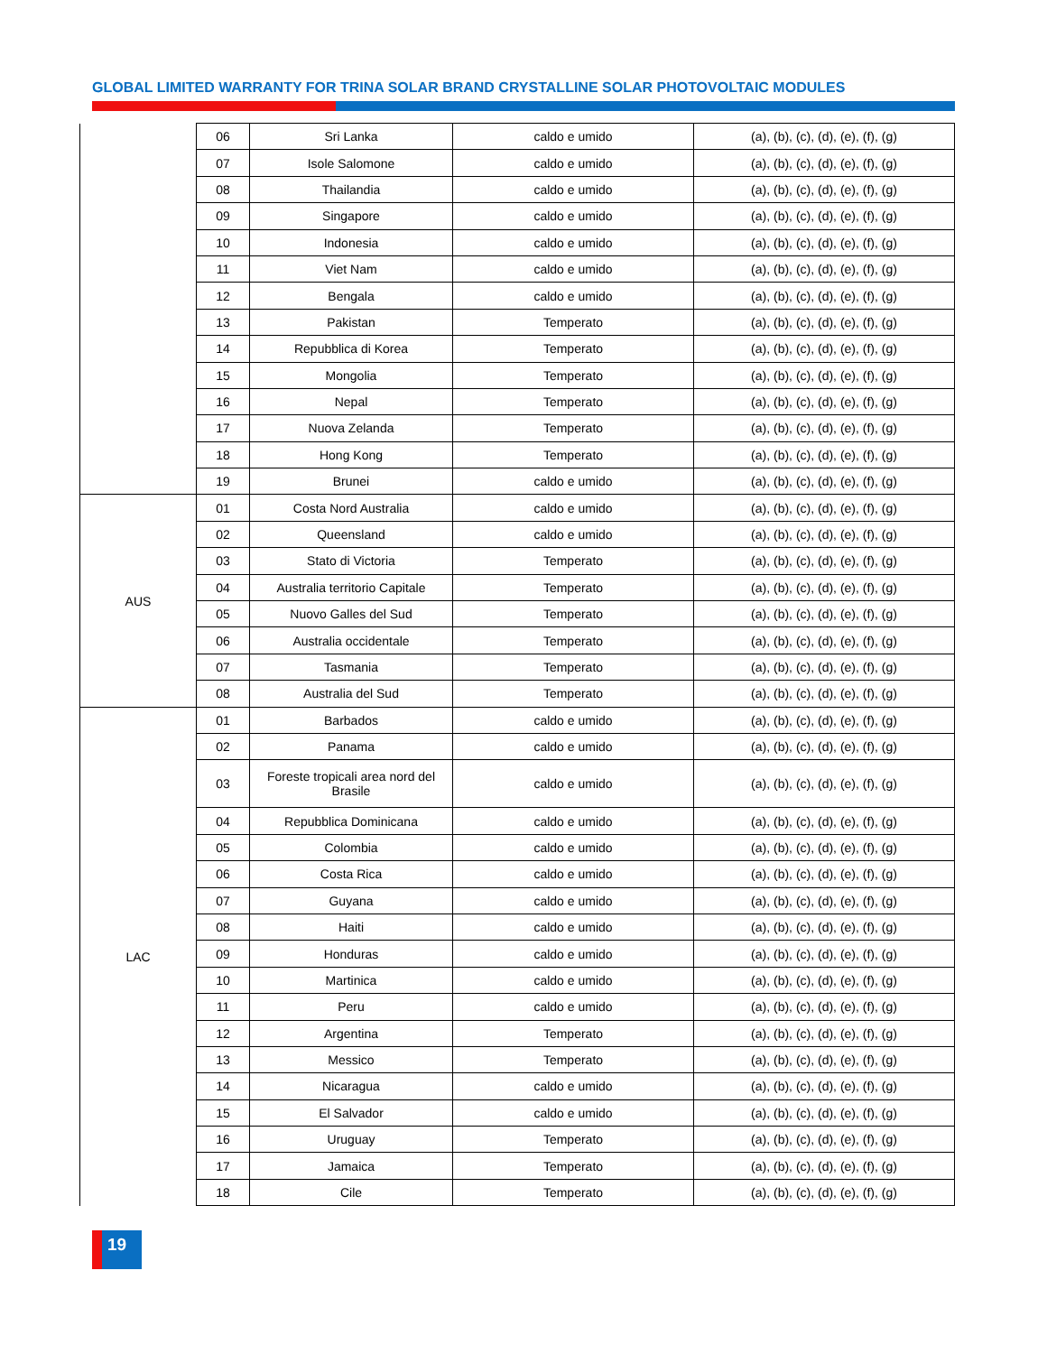GLOBAL LIMITED WARRANTY FOR TRINA SOLAR BRAND CRYSTALLINE SOLAR PHOTOVOLTAIC MODULES
| | 06 | Sri Lanka | caldo e umido | (a), (b), (c), (d), (e), (f), (g) |
| | 07 | Isole Salomone | caldo e umido | (a), (b), (c), (d), (e), (f), (g) |
| | 08 | Thailandia | caldo e umido | (a), (b), (c), (d), (e), (f), (g) |
| | 09 | Singapore | caldo e umido | (a), (b), (c), (d), (e), (f), (g) |
| | 10 | Indonesia | caldo e umido | (a), (b), (c), (d), (e), (f), (g) |
| | 11 | Viet Nam | caldo e umido | (a), (b), (c), (d), (e), (f), (g) |
| | 12 | Bengala | caldo e umido | (a), (b), (c), (d), (e), (f), (g) |
| | 13 | Pakistan | Temperato | (a), (b), (c), (d), (e), (f), (g) |
| | 14 | Repubblica di Korea | Temperato | (a), (b), (c), (d), (e), (f), (g) |
| | 15 | Mongolia | Temperato | (a), (b), (c), (d), (e), (f), (g) |
| | 16 | Nepal | Temperato | (a), (b), (c), (d), (e), (f), (g) |
| | 17 | Nuova Zelanda | Temperato | (a), (b), (c), (d), (e), (f), (g) |
| | 18 | Hong Kong | Temperato | (a), (b), (c), (d), (e), (f), (g) |
| | 19 | Brunei | caldo e umido | (a), (b), (c), (d), (e), (f), (g) |
| AUS | 01 | Costa Nord Australia | caldo e umido | (a), (b), (c), (d), (e), (f), (g) |
| | 02 | Queensland | caldo e umido | (a), (b), (c), (d), (e), (f), (g) |
| | 03 | Stato di Victoria | Temperato | (a), (b), (c), (d), (e), (f), (g) |
| | 04 | Australia territorio Capitale | Temperato | (a), (b), (c), (d), (e), (f), (g) |
| | 05 | Nuovo Galles del Sud | Temperato | (a), (b), (c), (d), (e), (f), (g) |
| | 06 | Australia occidentale | Temperato | (a), (b), (c), (d), (e), (f), (g) |
| | 07 | Tasmania | Temperato | (a), (b), (c), (d), (e), (f), (g) |
| | 08 | Australia del Sud | Temperato | (a), (b), (c), (d), (e), (f), (g) |
| LAC | 01 | Barbados | caldo e umido | (a), (b), (c), (d), (e), (f), (g) |
| | 02 | Panama | caldo e umido | (a), (b), (c), (d), (e), (f), (g) |
| | 03 | Foreste tropicali area nord del Brasile | caldo e umido | (a), (b), (c), (d), (e), (f), (g) |
| | 04 | Repubblica Dominicana | caldo e umido | (a), (b), (c), (d), (e), (f), (g) |
| | 05 | Colombia | caldo e umido | (a), (b), (c), (d), (e), (f), (g) |
| | 06 | Costa Rica | caldo e umido | (a), (b), (c), (d), (e), (f), (g) |
| | 07 | Guyana | caldo e umido | (a), (b), (c), (d), (e), (f), (g) |
| | 08 | Haiti | caldo e umido | (a), (b), (c), (d), (e), (f), (g) |
| | 09 | Honduras | caldo e umido | (a), (b), (c), (d), (e), (f), (g) |
| | 10 | Martinica | caldo e umido | (a), (b), (c), (d), (e), (f), (g) |
| | 11 | Peru | caldo e umido | (a), (b), (c), (d), (e), (f), (g) |
| | 12 | Argentina | Temperato | (a), (b), (c), (d), (e), (f), (g) |
| | 13 | Messico | Temperato | (a), (b), (c), (d), (e), (f), (g) |
| | 14 | Nicaragua | caldo e umido | (a), (b), (c), (d), (e), (f), (g) |
| | 15 | El Salvador | caldo e umido | (a), (b), (c), (d), (e), (f), (g) |
| | 16 | Uruguay | Temperato | (a), (b), (c), (d), (e), (f), (g) |
| | 17 | Jamaica | Temperato | (a), (b), (c), (d), (e), (f), (g) |
| | 18 | Cile | Temperato | (a), (b), (c), (d), (e), (f), (g) |
19